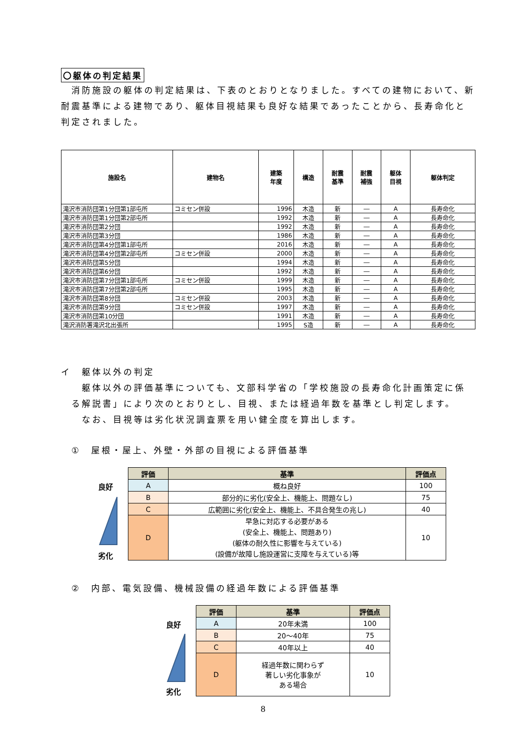〇躯体の判定結果
　消防施設の躯体の判定結果は、下表のとおりとなりました。すべての建物において、新耐震基準による建物であり、躯体目視結果も良好な結果であったことから、長寿命化と判定されました。
| 施設名 | 建物名 | 建築 年度 | 構造 | 耐震 基準 | 耐震 補強 | 躯体 目視 | 躯体判定 |
| --- | --- | --- | --- | --- | --- | --- | --- |
| 滝沢市消防団第1分団第1部屯所 | コミセン併設 | 1996 | 木造 | 新 | ― | A | 長寿命化 |
| 滝沢市消防団第1分団第2部屯所 | | 1992 | 木造 | 新 | ― | A | 長寿命化 |
| 滝沢市消防団第2分団 | | 1992 | 木造 | 新 | ― | A | 長寿命化 |
| 滝沢市消防団第3分団 | | 1986 | 木造 | 新 | ― | A | 長寿命化 |
| 滝沢市消防団第4分団第1部屯所 | | 2016 | 木造 | 新 | ― | A | 長寿命化 |
| 滝沢市消防団第4分団第2部屯所 | コミセン併設 | 2000 | 木造 | 新 | ― | A | 長寿命化 |
| 滝沢市消防団第5分団 | | 1994 | 木造 | 新 | ― | A | 長寿命化 |
| 滝沢市消防団第6分団 | | 1992 | 木造 | 新 | ― | A | 長寿命化 |
| 滝沢市消防団第7分団第1部屯所 | コミセン併設 | 1999 | 木造 | 新 | ― | A | 長寿命化 |
| 滝沢市消防団第7分団第2部屯所 | | 1995 | 木造 | 新 | ― | A | 長寿命化 |
| 滝沢市消防団第8分団 | コミセン併設 | 2003 | 木造 | 新 | ― | A | 長寿命化 |
| 滝沢市消防団第9分団 | コミセン併設 | 1997 | 木造 | 新 | ― | A | 長寿命化 |
| 滝沢市消防団第10分団 | | 1991 | 木造 | 新 | ― | A | 長寿命化 |
| 滝沢消防署滝沢北出張所 | | 1995 | S造 | 新 | ― | A | 長寿命化 |
イ　躯体以外の判定
　　躯体以外の評価基準についても、文部科学省の「学校施設の長寿命化計画策定に係
　る解説書」により次のとおりとし、目視、または経過年数を基準とし判定します。
　　なお、目視等は劣化状況調査票を用い健全度を算出します。
　①　屋根・屋上、外壁・外部の目視による評価基準
良好
劣化
| 評価 | 基準 | 評価点 |
| --- | --- | --- |
| A | 概ね良好 | 100 |
| B | 部分的に劣化(安全上、機能上、問題なし) | 75 |
| C | 広範囲に劣化(安全上、機能上、不具合発生の兆し) | 40 |
| D | 早急に対応する必要がある (安全上、機能上、問題あり) (躯体の耐久性に影響を与えている) (設備が故障し施設運営に支障を与えている)等 | 10 |
　②　内部、電気設備、機械設備の経過年数による評価基準
良好
劣化
| 評価 | 基準 | 評価点 |
| --- | --- | --- |
| A | 20年未満 | 100 |
| B | 20～40年 | 75 |
| C | 40年以上 | 40 |
| D | 経過年数に関わらず 著しい劣化事象が ある場合 | 10 |
8